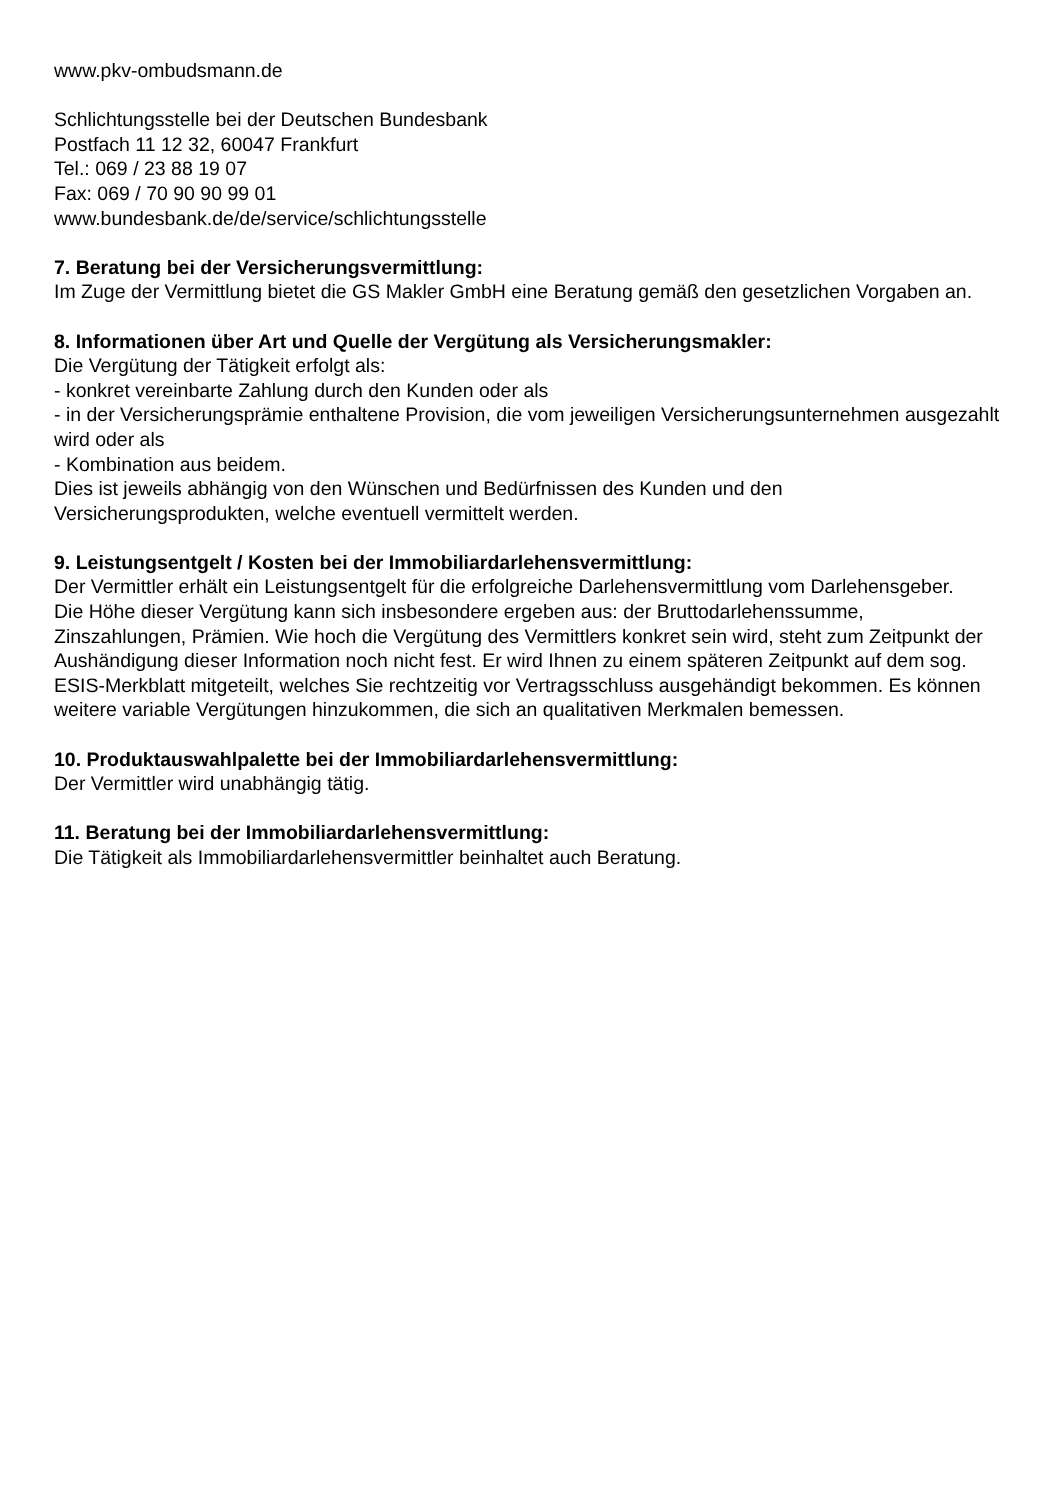www.pkv-ombudsmann.de
Schlichtungsstelle bei der Deutschen Bundesbank
Postfach 11 12 32, 60047 Frankfurt
Tel.: 069 / 23 88 19 07
Fax: 069 / 70 90 90 99 01
www.bundesbank.de/de/service/schlichtungsstelle
7. Beratung bei der Versicherungsvermittlung:
Im Zuge der Vermittlung bietet die GS Makler GmbH eine Beratung gemäß den gesetzlichen Vorgaben an.
8. Informationen über Art und Quelle der Vergütung als Versicherungsmakler:
Die Vergütung der Tätigkeit erfolgt als:
- konkret vereinbarte Zahlung durch den Kunden oder als
- in der Versicherungsprämie enthaltene Provision, die vom jeweiligen Versicherungsunternehmen ausgezahlt wird oder als
- Kombination aus beidem.
Dies ist jeweils abhängig von den Wünschen und Bedürfnissen des Kunden und den Versicherungsprodukten, welche eventuell vermittelt werden.
9. Leistungsentgelt / Kosten bei der Immobiliardarlehensvermittlung:
Der Vermittler erhält ein Leistungsentgelt für die erfolgreiche Darlehensvermittlung vom Darlehensgeber.
Die Höhe dieser Vergütung kann sich insbesondere ergeben aus: der Bruttodarlehenssumme, Zinszahlungen, Prämien. Wie hoch die Vergütung des Vermittlers konkret sein wird, steht zum Zeitpunkt der Aushändigung dieser Information noch nicht fest. Er wird Ihnen zu einem späteren Zeitpunkt auf dem sog. ESIS-Merkblatt mitgeteilt, welches Sie rechtzeitig vor Vertragsschluss ausgehändigt bekommen. Es können weitere variable Vergütungen hinzukommen, die sich an qualitativen Merkmalen bemessen.
10. Produktauswahlpalette bei der Immobiliardarlehensvermittlung:
Der Vermittler wird unabhängig tätig.
11. Beratung bei der Immobiliardarlehensvermittlung:
Die Tätigkeit als Immobiliardarlehensvermittler beinhaltet auch Beratung.